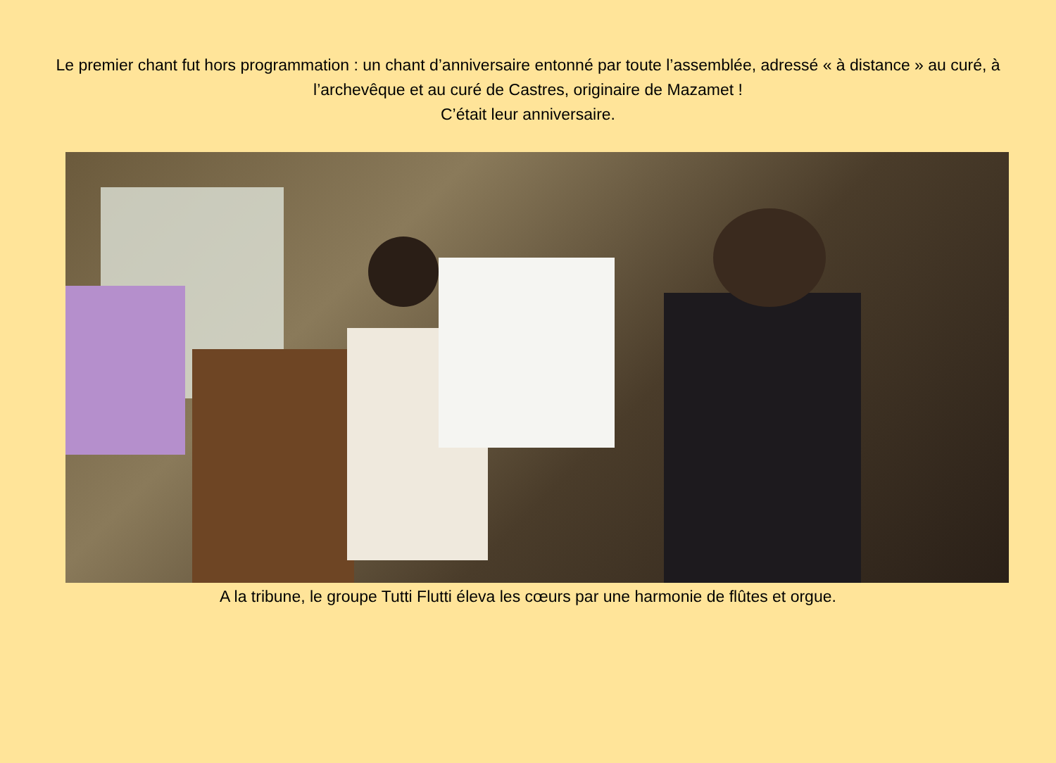Le premier chant fut hors programmation : un chant d’anniversaire entonné par toute l’assemblée, adressé « à distance » au curé, à l’archevêque et au curé de Castres, originaire de Mazamet !
C’était leur anniversaire.
A la tribune, le groupe Tutti Flutti éleva les cœurs par une harmonie de flûtes et orgue.